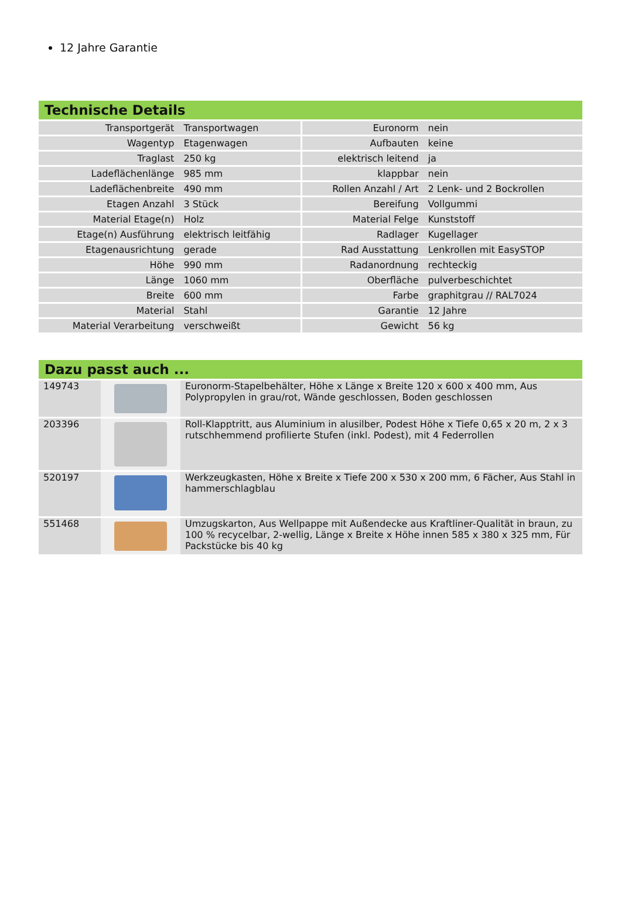12 Jahre Garantie
Technische Details
| Transportgerät | Transportwagen | Euronorm | nein |
| Wagentyp | Etagenwagen | Aufbauten | keine |
| Traglast | 250 kg | elektrisch leitend | ja |
| Ladeflächenlänge | 985 mm | klappbar | nein |
| Ladeflächenbreite | 490 mm | Rollen Anzahl / Art | 2 Lenk- und 2 Bockrollen |
| Etagen Anzahl | 3 Stück | Bereifung | Vollgummi |
| Material Etage(n) | Holz | Material Felge | Kunststoff |
| Etage(n) Ausführung | elektrisch leitfähig | Radlager | Kugellager |
| Etagenausrichtung | gerade | Rad Ausstattung | Lenkrollen mit EasySTOP |
| Höhe | 990 mm | Radanordnung | rechteckig |
| Länge | 1060 mm | Oberfläche | pulverbeschichtet |
| Breite | 600 mm | Farbe | graphitgrau // RAL7024 |
| Material | Stahl | Garantie | 12 Jahre |
| Material Verarbeitung | verschweißt | Gewicht | 56 kg |
Dazu passt auch ...
| 149743 | | Euronorm-Stapelbehälter, Höhe x Länge x Breite 120 x 600 x 400 mm, Aus Polypropylen in grau/rot, Wände geschlossen, Boden geschlossen |
| 203396 | | Roll-Klapptritt, aus Aluminium in alusilber, Podest Höhe x Tiefe 0,65 x 20 m, 2 x 3 rutschhemmend profilierte Stufen (inkl. Podest), mit 4 Federrollen |
| 520197 | | Werkzeugkasten, Höhe x Breite x Tiefe 200 x 530 x 200 mm, 6 Fächer, Aus Stahl in hammerschlagblau |
| 551468 | | Umzugskarton, Aus Wellpappe mit Außendecke aus Kraftliner-Qualität in braun, zu 100 % recycelbar, 2-wellig, Länge x Breite x Höhe innen 585 x 380 x 325 mm, Für Packstücke bis 40 kg |